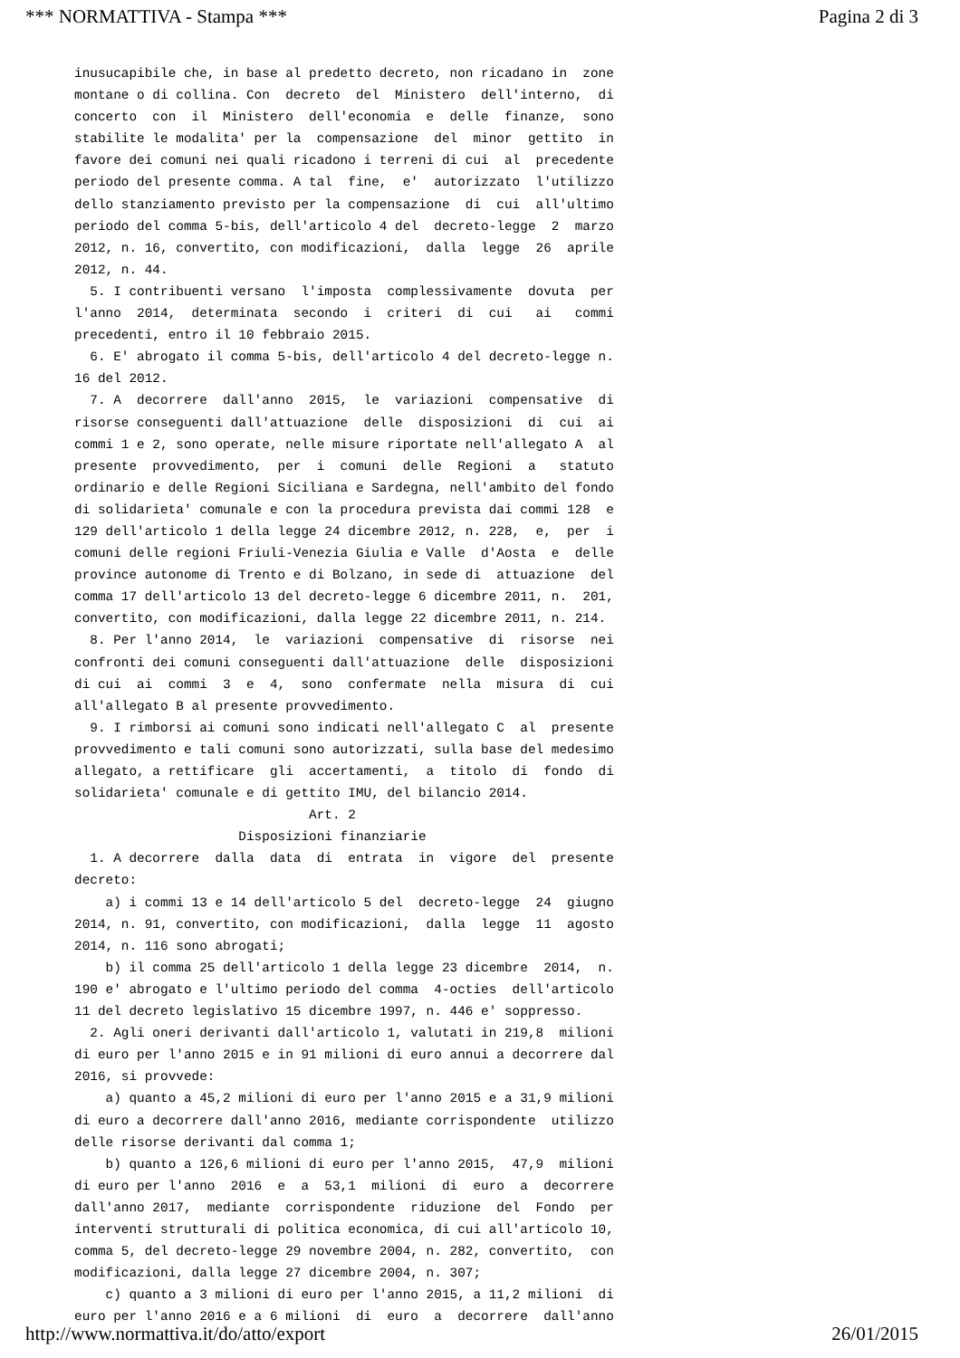*** NORMATTIVA - Stampa *** Pagina 2 di 3
inusucapibile che, in base al predetto decreto, non ricadano in  zone
montane o di collina. Con  decreto  del  Ministero  dell'interno,  di
concerto  con  il  Ministero  dell'economia  e  delle  finanze,  sono
stabilite le modalita' per la  compensazione  del  minor  gettito  in
favore dei comuni nei quali ricadono i terreni di cui  al  precedente
periodo del presente comma. A tal  fine,  e'  autorizzato  l'utilizzo
dello stanziamento previsto per la compensazione  di  cui  all'ultimo
periodo del comma 5-bis, dell'articolo 4 del  decreto-legge  2  marzo
2012, n. 16, convertito, con modificazioni,  dalla  legge  26  aprile
2012, n. 44.
  5. I contribuenti versano  l'imposta  complessivamente  dovuta  per
l'anno  2014,  determinata  secondo  i  criteri  di  cui   ai   commi
precedenti, entro il 10 febbraio 2015.
  6. E' abrogato il comma 5-bis, dell'articolo 4 del decreto-legge n.
16 del 2012.
  7. A  decorrere  dall'anno  2015,  le  variazioni  compensative  di
risorse conseguenti dall'attuazione  delle  disposizioni  di  cui  ai
commi 1 e 2, sono operate, nelle misure riportate nell'allegato A  al
presente  provvedimento,  per  i  comuni  delle  Regioni  a   statuto
ordinario e delle Regioni Siciliana e Sardegna, nell'ambito del fondo
di solidarieta' comunale e con la procedura prevista dai commi 128  e
129 dell'articolo 1 della legge 24 dicembre 2012, n. 228,  e,  per  i
comuni delle regioni Friuli-Venezia Giulia e Valle  d'Aosta  e  delle
province autonome di Trento e di Bolzano, in sede di  attuazione  del
comma 17 dell'articolo 13 del decreto-legge 6 dicembre 2011, n.  201,
convertito, con modificazioni, dalla legge 22 dicembre 2011, n. 214.
  8. Per l'anno 2014,  le  variazioni  compensative  di  risorse  nei
confronti dei comuni conseguenti dall'attuazione  delle  disposizioni
di cui  ai  commi  3  e  4,  sono  confermate  nella  misura  di  cui
all'allegato B al presente provvedimento.
  9. I rimborsi ai comuni sono indicati nell'allegato C  al  presente
provvedimento e tali comuni sono autorizzati, sulla base del medesimo
allegato, a rettificare  gli  accertamenti,  a  titolo  di  fondo  di
solidarieta' comunale e di gettito IMU, del bilancio 2014.
                              Art. 2
                     Disposizioni finanziarie
  1. A decorrere  dalla  data  di  entrata  in  vigore  del  presente
decreto:
    a) i commi 13 e 14 dell'articolo 5 del  decreto-legge  24  giugno
2014, n. 91, convertito, con modificazioni,  dalla  legge  11  agosto
2014, n. 116 sono abrogati;
    b) il comma 25 dell'articolo 1 della legge 23 dicembre  2014,  n.
190 e' abrogato e l'ultimo periodo del comma  4-octies  dell'articolo
11 del decreto legislativo 15 dicembre 1997, n. 446 e' soppresso.
  2. Agli oneri derivanti dall'articolo 1, valutati in 219,8  milioni
di euro per l'anno 2015 e in 91 milioni di euro annui a decorrere dal
2016, si provvede:
    a) quanto a 45,2 milioni di euro per l'anno 2015 e a 31,9 milioni
di euro a decorrere dall'anno 2016, mediante corrispondente  utilizzo
delle risorse derivanti dal comma 1;
    b) quanto a 126,6 milioni di euro per l'anno 2015,  47,9  milioni
di euro per l'anno  2016  e  a  53,1  milioni  di  euro  a  decorrere
dall'anno 2017,  mediante  corrispondente  riduzione  del  Fondo  per
interventi strutturali di politica economica, di cui all'articolo 10,
comma 5, del decreto-legge 29 novembre 2004, n. 282, convertito,  con
modificazioni, dalla legge 27 dicembre 2004, n. 307;
    c) quanto a 3 milioni di euro per l'anno 2015, a 11,2 milioni  di
euro per l'anno 2016 e a 6 milioni  di  euro  a  decorrere  dall'anno
http://www.normattiva.it/do/atto/export 26/01/2015